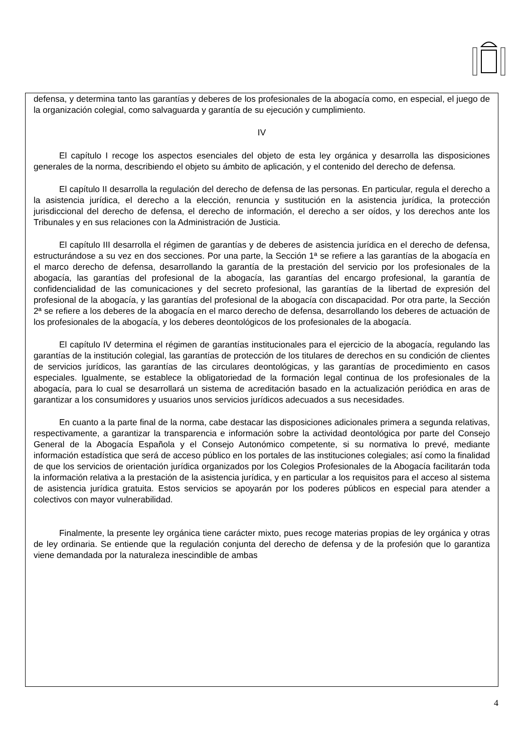defensa, y determina tanto las garantías y deberes de los profesionales de la abogacía como, en especial, el juego de la organización colegial, como salvaguarda y garantía de su ejecución y cumplimiento.
IV
El capítulo I recoge los aspectos esenciales del objeto de esta ley orgánica y desarrolla las disposiciones generales de la norma, describiendo el objeto su ámbito de aplicación, y el contenido del derecho de defensa.
El capítulo II desarrolla la regulación del derecho de defensa de las personas. En particular, regula el derecho a la asistencia jurídica, el derecho a la elección, renuncia y sustitución en la asistencia jurídica, la protección jurisdiccional del derecho de defensa, el derecho de información, el derecho a ser oídos, y los derechos ante los Tribunales y en sus relaciones con la Administración de Justicia.
El capítulo III desarrolla el régimen de garantías y de deberes de asistencia jurídica en el derecho de defensa, estructurándose a su vez en dos secciones. Por una parte, la Sección 1ª se refiere a las garantías de la abogacía en el marco derecho de defensa, desarrollando la garantía de la prestación del servicio por los profesionales de la abogacía, las garantías del profesional de la abogacía, las garantías del encargo profesional, la garantía de confidencialidad de las comunicaciones y del secreto profesional, las garantías de la libertad de expresión del profesional de la abogacía, y las garantías del profesional de la abogacía con discapacidad. Por otra parte, la Sección 2ª se refiere a los deberes de la abogacía en el marco derecho de defensa, desarrollando los deberes de actuación de los profesionales de la abogacía, y los deberes deontológicos de los profesionales de la abogacía.
El capítulo IV determina el régimen de garantías institucionales para el ejercicio de la abogacía, regulando las garantías de la institución colegial, las garantías de protección de los titulares de derechos en su condición de clientes de servicios jurídicos, las garantías de las circulares deontológicas, y las garantías de procedimiento en casos especiales. Igualmente, se establece la obligatoriedad de la formación legal continua de los profesionales de la abogacía, para lo cual se desarrollará un sistema de acreditación basado en la actualización periódica en aras de garantizar a los consumidores y usuarios unos servicios jurídicos adecuados a sus necesidades.
En cuanto a la parte final de la norma, cabe destacar las disposiciones adicionales primera a segunda relativas, respectivamente, a garantizar la transparencia e información sobre la actividad deontológica por parte del Consejo General de la Abogacía Española y el Consejo Autonómico competente, si su normativa lo prevé, mediante información estadística que será de acceso público en los portales de las instituciones colegiales; así como la finalidad de que los servicios de orientación jurídica organizados por los Colegios Profesionales de la Abogacía facilitarán toda la información relativa a la prestación de la asistencia jurídica, y en particular a los requisitos para el acceso al sistema de asistencia jurídica gratuita. Estos servicios se apoyarán por los poderes públicos en especial para atender a colectivos con mayor vulnerabilidad.
Finalmente, la presente ley orgánica tiene carácter mixto, pues recoge materias propias de ley orgánica y otras de ley ordinaria. Se entiende que la regulación conjunta del derecho de defensa y de la profesión que lo garantiza viene demandada por la naturaleza inescindible de ambas
4